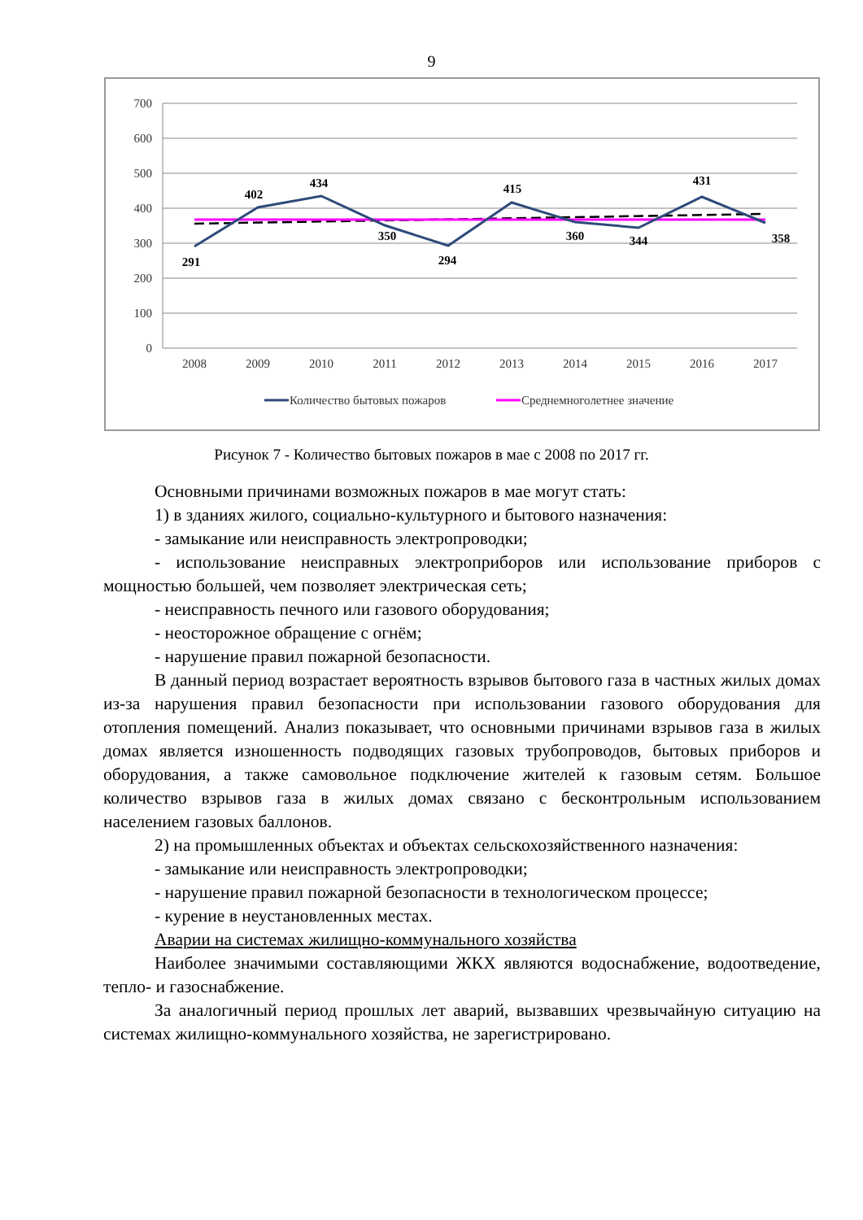9
700
600
500
400
300
200
100
0
2008
2009
2010
2011
2012
2013
2014
2015
2016
2017
291
402
434
350
294
415
360
344
431
358
Количество бытовых пожаров
Среднемноголетнее значение
Рисунок 7 - Количество бытовых пожаров в мае с 2008 по 2017 гг.
Основными причинами возможных пожаров в мае могут стать:
1) в зданиях жилого, социально-культурного и бытового назначения:
- замыкание или неисправность электропроводки;
- использование неисправных электроприборов или использование приборов с мощностью большей, чем позволяет электрическая сеть;
- неисправность печного или газового оборудования;
- неосторожное обращение с огнём;
- нарушение правил пожарной безопасности.
В данный период возрастает вероятность взрывов бытового газа в частных жилых домах из-за нарушения правил безопасности при использовании газового оборудования для отопления помещений. Анализ показывает, что основными причинами взрывов газа в жилых домах является изношенность подводящих газовых трубопроводов, бытовых приборов и оборудования, а также самовольное подключение жителей к газовым сетям. Большое количество взрывов газа в жилых домах связано с бесконтрольным использованием населением газовых баллонов.
2) на промышленных объектах и объектах сельскохозяйственного назначения:
- замыкание или неисправность электропроводки;
- нарушение правил пожарной безопасности в технологическом процессе;
- курение в неустановленных местах.
Аварии на системах жилищно-коммунального хозяйства
Наиболее значимыми составляющими ЖКХ являются водоснабжение, водоотведение, тепло- и газоснабжение.
За аналогичный период прошлых лет аварий, вызвавших чрезвычайную ситуацию на системах жилищно-коммунального хозяйства, не зарегистрировано.